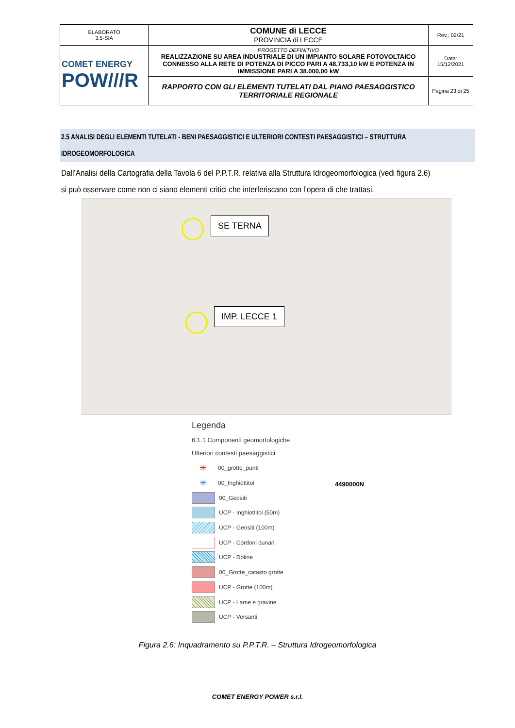| ELABORATO 3.5-SIA | COMUNE di LECCE PROVINCIA di LECCE | Rev.: 02/21 |
| COMET ENERGY POW///R | PROGETTO DEFINITIVO REALIZZAZIONE SU AREA INDUSTRIALE DI UN IMPIANTO SOLARE FOTOVOLTAICO CONNESSO ALLA RETE DI POTENZA DI PICCO PARI A 48.733,10 kW E POTENZA IN IMMISSIONE PARI A 38.000,00 kW | Data: 15/12/2021 |
| | RAPPORTO CON GLI ELEMENTI TUTELATI DAL PIANO PAESAGGISTICO TERRITORIALE REGIONALE | Pagina 23 di 25 |
2.5 ANALISI DEGLI ELEMENTI TUTELATI - BENI PAESAGGISTICI E ULTERIORI CONTESTI PAESAGGISTICI – STRUTTURA IDROGEOMORFOLOGICA
Dall’Analisi della Cartografia della Tavola 6 del P.P.T.R. relativa alla Struttura Idrogeomorfologica (vedi figura 2.6) si può osservare come non ci siano elementi critici che interferiscano con l’opera di che trattasi.
SE TERNA
IMP. LECCE 1
Legenda
6.1.1 Componenti geomorfologiche
Ulteriori contesti paesaggistici
✳ 00_grotte_punti
✳ 00_Inghiottitoi
00_Geositi
UCP - Inghiottitoi (50m)
UCP - Geositi (100m)
UCP - Cordoni dunari
UCP - Doline
00_Grotte_catasto grotte
UCP - Grotte (100m)
UCP - Lame e gravine
UCP - Versanti
4490000N
Figura 2.6: Inquadramento su P.P.T.R. – Struttura Idrogeomorfologica
COMET ENERGY POWER s.r.l.